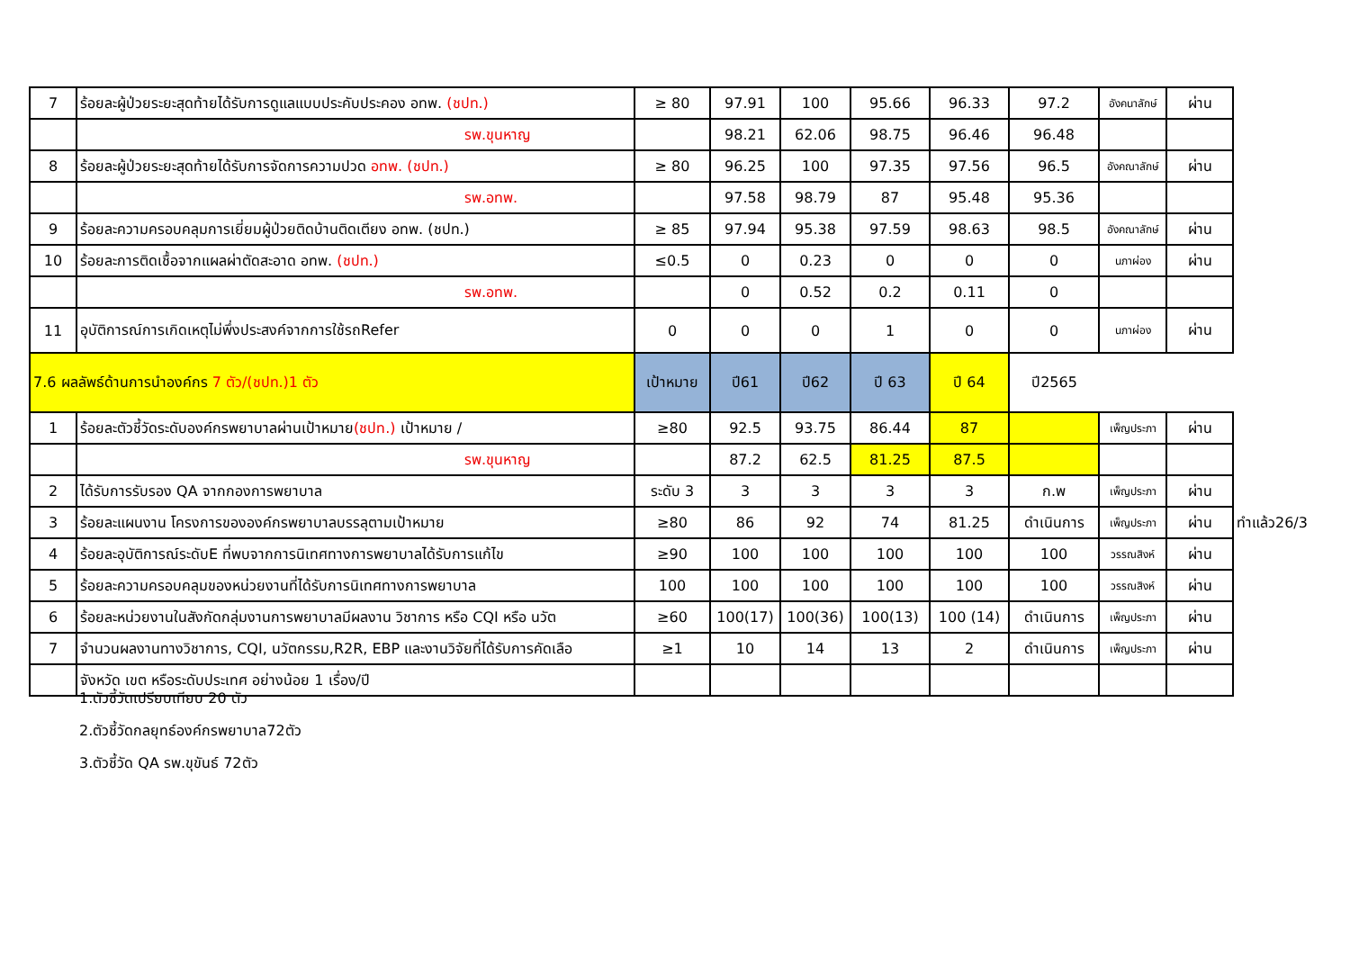| 7 | ร้อยละผู้ป่วยระยะสุดท้ายได้รับการดูแลแบบประคับประคอง อทพ. (ชปท.) | ≥ 80 | 97.91 | 100 | 95.66 | 96.33 | 97.2 | อังคนาลักษ์ | ผ่าน | |
| | รพ.ขุนหาญ | | 98.21 | 62.06 | 98.75 | 96.46 | 96.48 | | | |
| 8 | ร้อยละผู้ป่วยระยะสุดท้ายได้รับการจัดการความปวด อทพ. (ชปท.) | ≥ 80 | 96.25 | 100 | 97.35 | 97.56 | 96.5 | อังคณาลักษ์ | ผ่าน | |
| | รพ.อทพ. | | 97.58 | 98.79 | 87 | 95.48 | 95.36 | | | |
| 9 | ร้อยละความครอบคลุมการเยี่ยมผู้ป่วยติดบ้านติดเตียง อทพ. (ชปท.) | ≥ 85 | 97.94 | 95.38 | 97.59 | 98.63 | 98.5 | อังคณาลักษ์ | ผ่าน | |
| 10 | ร้อยละการติดเชื้อจากแผลผ่าตัดสะอาด อทพ. (ชปท.) | ≤0.5 | 0 | 0.23 | 0 | 0 | 0 | นภาผ่อง | ผ่าน | |
| | รพ.อทพ. | | 0 | 0.52 | 0.2 | 0.11 | 0 | | | |
| 11 | อุบัติการณ์การเกิดเหตุไม่พึ่งประสงค์จากการใช้รถRefer | 0 | 0 | 0 | 1 | 0 | 0 | นภาผ่อง | ผ่าน | |
| 7.6 ผลลัพธ์ด้านการนำองค์กร 7 ตัว/(ชปท.)1 ตัว | | เป้าหมาย | ปี61 | ปี62 | ปี 63 | ปี 64 | ปี2565 | | | |
| 1 | ร้อยละตัวชี้วัดระดับองค์กรพยาบาลผ่านเป้าหมาย (ชปท.) เป้าหมาย / | ≥80 | 92.5 | 93.75 | 86.44 | 87 | | เพ็ญประภา | ผ่าน | |
| | รพ.ขุนหาญ | | 87.2 | 62.5 | 81.25 | 87.5 | | | | |
| 2 | ได้รับการรับรอง QA จากกองการพยาบาล | ระดับ 3 | 3 | 3 | 3 | 3 | ก.พ | เพ็ญประภา | ผ่าน | |
| 3 | ร้อยละแผนงาน โครงการขององค์กรพยาบาลบรรลุตามเป้าหมาย | ≥80 | 86 | 92 | 74 | 81.25 | ดำเนินการ | เพ็ญประภา | ผ่าน | ทำแล้ว26/3 |
| 4 | ร้อยละอุบัติการณ์ระดับE ที่พบจากการนิเทศทางการพยาบาลได้รับการแก้ไข | ≥90 | 100 | 100 | 100 | 100 | 100 | วรรณสิงห์ | ผ่าน | |
| 5 | ร้อยละความครอบคลุมของหน่วยงานที่ได้รับการนิเทศทางการพยาบาล | 100 | 100 | 100 | 100 | 100 | 100 | วรรณสิงห์ | ผ่าน | |
| 6 | ร้อยละหน่วยงานในสังกัดกลุ่มงานการพยาบาลมีผลงาน วิชาการ หรือ CQI หรือ นวัต | ≥60 | 100(17) | 100(36) | 100(13) | 100 (14) | ดำเนินการ | เพ็ญประภา | ผ่าน | |
| 7 | จำนวนผลงานทางวิชาการ, CQI, นวัตกรรม,R2R, EBP และงานวิจัยที่ได้รับการคัดเลือ | ≥1 | 10 | 14 | 13 | 2 | ดำเนินการ | เพ็ญประภา | ผ่าน | |
| | จังหวัด เขต หรือระดับประเทศ อย่างน้อย 1 เรื่อง/ปี | | | | | | | | | |
1.ตัวชี้วัดเปรียบเทียบ 20 ตัว
2.ตัวชี้วัดกลยุทธ์องค์กรพยาบาล72ตัว
3.ตัวชี้วัด QA รพ.ขุขันธ์ 72ตัว